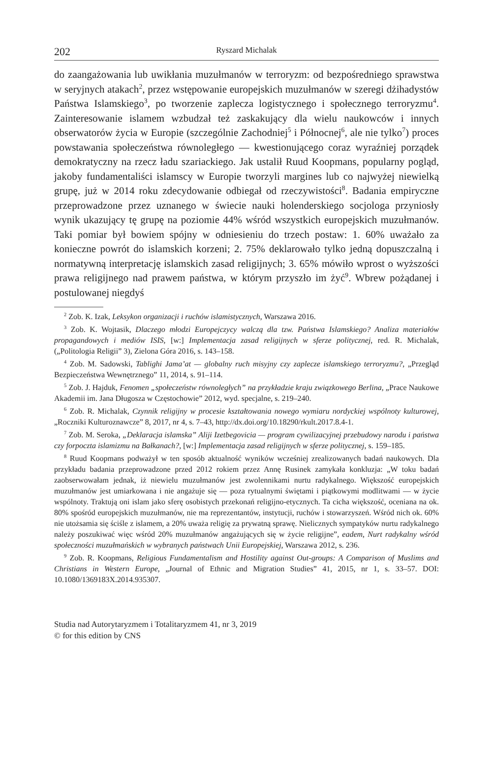202 Ryszard Michalak
do zaangażowania lub uwikłania muzułmanów w terroryzm: od bezpośredniego sprawstwa w seryjnych atakach<sup>2</sup>, przez wstępowanie europejskich muzułmanów w szeregi dżihadystów Państwa Islamskiego<sup>3</sup>, po tworzenie zaplecza logistycznego i społecznego terroryzmu<sup>4</sup>. Zainteresowanie islamem wzbudzał też zaskakujący dla wielu naukowców i innych obserwatorów życia w Europie (szczególnie Zachodniej<sup>5</sup> i Północnej<sup>6</sup>, ale nie tylko<sup>7</sup>) proces powstawania społeczeństwa równoległego — kwestionującego coraz wyraźniej porządek demokratyczny na rzecz ładu szariackiego. Jak ustalił Ruud Koopmans, popularny pogląd, jakoby fundamentaliści islamscy w Europie tworzyli margines lub co najwyżej niewielką grupę, już w 2014 roku zdecydowanie odbiegał od rzeczywistości<sup>8</sup>. Badania empiryczne przeprowadzone przez uznanego w świecie nauki holenderskiego socjologa przyniosły wynik ukazujący tę grupę na poziomie 44% wśród wszystkich europejskich muzułmanów. Taki pomiar był bowiem spójny w odniesieniu do trzech postaw: 1. 60% uważało za konieczne powrót do islamskich korzeni; 2. 75% deklarowało tylko jedną dopuszczalną i normatywną interpretację islamskich zasad religijnych; 3. 65% mówiło wprost o wyższości prawa religijnego nad prawem państwa, w którym przyszło im żyć<sup>9</sup>. Wbrew pożądanej i postulowanej niegdyś
<sup>2</sup> Zob. K. Izak, Leksykon organizacji i ruchów islamistycznych, Warszawa 2016.
<sup>3</sup> Zob. K. Wojtasik, Dlaczego młodzi Europejczycy walczą dla tzw. Państwa Islamskiego? Analiza materiałów propagandowych i mediów ISIS, [w:] Implementacja zasad religijnych w sferze politycznej, red. R. Michalak, („Politologia Religii” 3), Zielona Góra 2016, s. 143–158.
<sup>4</sup> Zob. M. Sadowski, Tablighi Jama’at — globalny ruch misyjny czy zaplecze islamskiego terroryzmu?, „Przegląd Bezpieczeństwa Wewnętrznego” 11, 2014, s. 91–114.
<sup>5</sup> Zob. J. Hajduk, Fenomen „społeczeństw równoległych” na przykładzie kraju związkowego Berlina, „Prace Naukowe Akademii im. Jana Długosza w Częstochowie” 2012, wyd. specjalne, s. 219–240.
<sup>6</sup> Zob. R. Michalak, Czynnik religijny w procesie kształtowania nowego wymiaru nordyckiej wspólnoty kulturowej, „Roczniki Kulturoznawcze” 8, 2017, nr 4, s. 7–43, http://dx.doi.org/10.18290/rkult.2017.8.4-1.
<sup>7</sup> Zob. M. Seroka, „Deklaracja islamska” Aliji Izetbegovicia — program cywilizacyjnej przebudowy narodu i państwa czy forpoczta islamizmu na Bałkanach?, [w:] Implementacja zasad religijnych w sferze politycznej, s. 159–185.
<sup>8</sup> Ruud Koopmans podważył w ten sposób aktualność wyników wcześniej zrealizowanych badań naukowych. Dla przykładu badania przeprowadzone przed 2012 rokiem przez Annę Rusinek zamykała konkluzja: „W toku badań zaobserwowałam jednak, iż niewielu muzułmanów jest zwolennikami nurtu radykalnego. Większość europejskich muzułmanów jest umiarkowana i nie angażuje się — poza rytualnymi świętami i piątkowymi modlitwami — w życie wspólnoty. Traktują oni islam jako sferę osobistych przekonań religijno-etycznych. Ta cicha większość, oceniana na ok. 80% spośród europejskich muzułmanów, nie ma reprezentantów, instytucji, ruchów i stowarzyszeń. Wśród nich ok. 60% nie utożsamia się ściśle z islamem, a 20% uważa religię za prywatną sprawę. Nielicznych sympatyków nurtu radykalnego należy poszukiwać więc wśród 20% muzułmanów angażujących się w życie religijne”, eadem, Nurt radykalny wśród społeczności muzułmańskich w wybranych państwach Unii Europejskiej, Warszawa 2012, s. 236.
<sup>9</sup> Zob. R. Koopmans, Religious Fundamentalism and Hostility against Out-groups: A Comparison of Muslims and Christians in Western Europe, „Journal of Ethnic and Migration Studies” 41, 2015, nr 1, s. 33–57. DOI: 10.1080/1369183X.2014.935307.
Studia nad Autorytaryzmem i Totalitaryzmem 41, nr 3, 2019
© for this edition by CNS